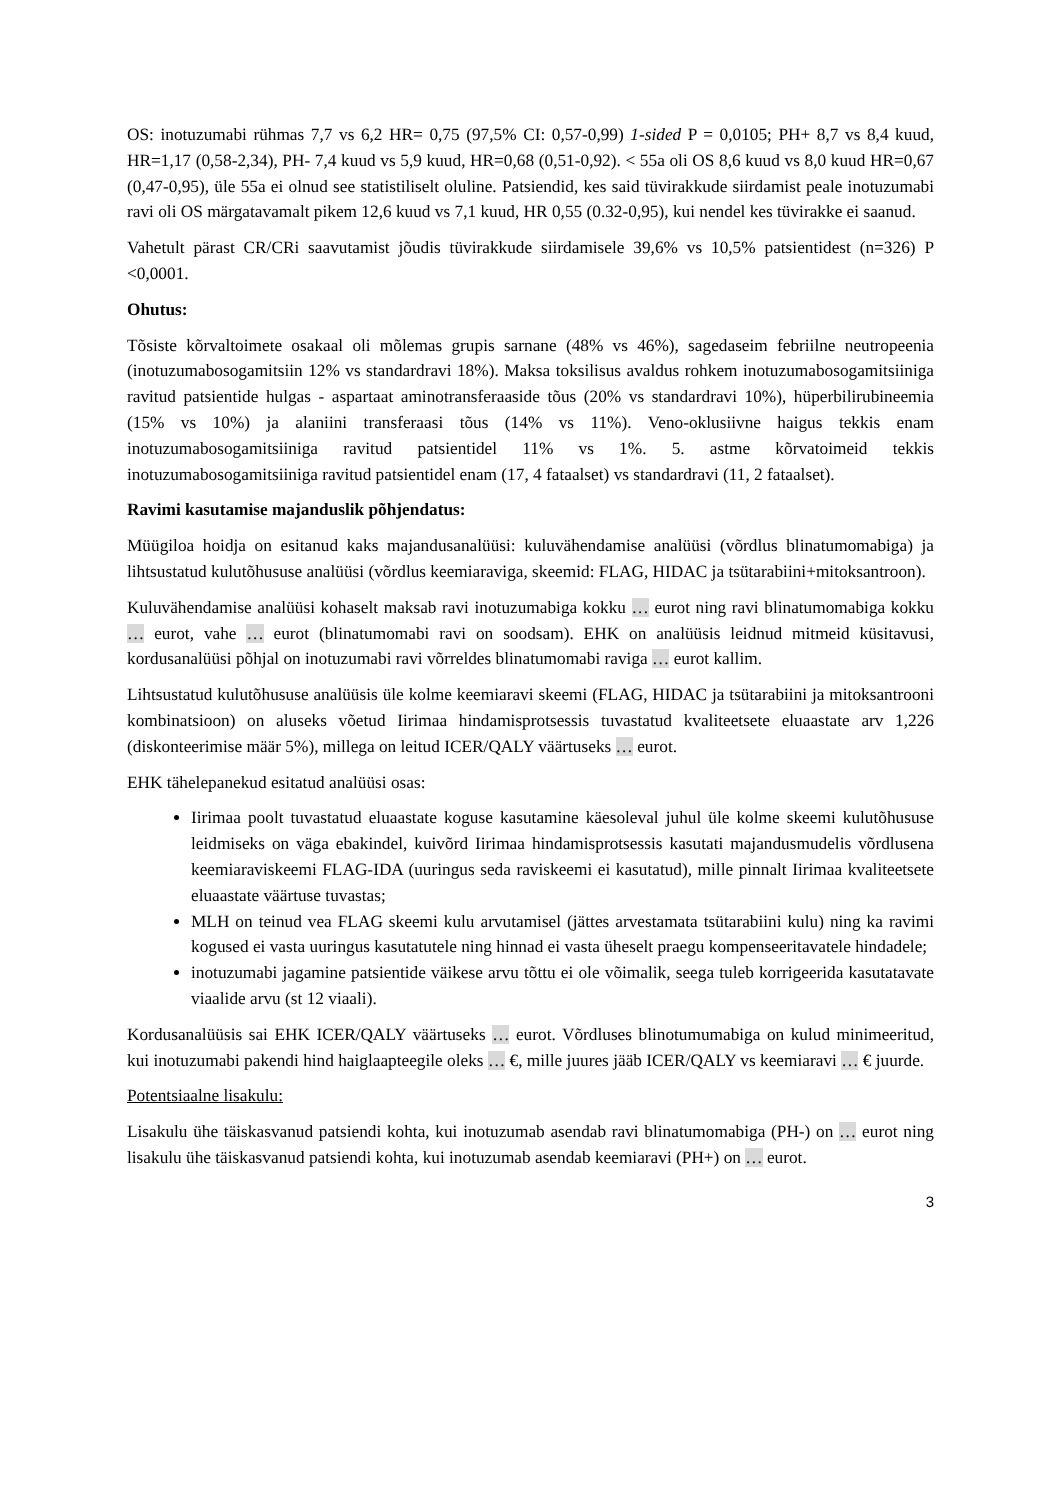OS: inotuzumabi rühmas 7,7 vs 6,2 HR= 0,75 (97,5% CI: 0,57-0,99) 1-sided P = 0,0105; PH+ 8,7 vs 8,4 kuud, HR=1,17 (0,58-2,34), PH- 7,4 kuud vs 5,9 kuud, HR=0,68 (0,51-0,92). < 55a oli OS 8,6 kuud vs 8,0 kuud HR=0,67 (0,47-0,95), üle 55a ei olnud see statistiliselt oluline. Patsiendid, kes said tüvirakkude siirdamist peale inotuzumabi ravi oli OS märgatavamalt pikem 12,6 kuud vs 7,1 kuud, HR 0,55 (0.32-0,95), kui nendel kes tüvirakke ei saanud.
Vahetult pärast CR/CRi saavutamist jõudis tüvirakkude siirdamisele 39,6% vs 10,5% patsientidest (n=326) P <0,0001.
Ohutus:
Tõsiste kõrvaltoimete osakaal oli mõlemas grupis sarnane (48% vs 46%), sagedaseim febriilne neutropeenia (inotuzumabosogamitsiin 12% vs standardravi 18%). Maksa toksilisus avaldus rohkem inotuzumabosogamitsiiniga ravitud patsientide hulgas - aspartaat aminotransferaaside tõus (20% vs standardravi 10%), hüperbilirubineemia (15% vs 10%) ja alaniini transferaasi tõus (14% vs 11%). Veno-oklusiivne haigus tekkis enam inotuzumabosogamitsiiniga ravitud patsientidel 11% vs 1%. 5. astme kõrvatoimeid tekkis inotuzumabosogamitsiiniga ravitud patsientidel enam (17, 4 fataalset) vs standardravi (11, 2 fataalset).
Ravimi kasutamise majanduslik põhjendatus:
Müügiloa hoidja on esitanud kaks majandusanalüüsi: kuluvähendamise analüüsi (võrdlus blinatumomabiga) ja lihtsustatud kulutõhususe analüüsi (võrdlus keemiaraviga, skeemid: FLAG, HIDAC ja tsütarabiini+mitoksantroon).
Kuluvähendamise analüüsi kohaselt maksab ravi inotuzumabiga kokku … eurot ning ravi blinatumomabiga kokku … eurot, vahe … eurot (blinatumomabi ravi on soodsam). EHK on analüüsis leidnud mitmeid küsitavusi, kordusanalüüsi põhjal on inotuzumabi ravi võrreldes blinatumomabi raviga … eurot kallim.
Lihtsustatud kulutõhususe analüüsis üle kolme keemiaravi skeemi (FLAG, HIDAC ja tsütarabiini ja mitoksantrooni kombinatsioon) on aluseks võetud Iirimaa hindamisprotsessis tuvastatud kvaliteetsete eluaastate arv 1,226 (diskonteerimise määr 5%), millega on leitud ICER/QALY väärtuseks … eurot.
EHK tähelepanekud esitatud analüüsi osas:
Iirimaa poolt tuvastatud eluaastate koguse kasutamine käesoleval juhul üle kolme skeemi kulutõhususe leidmiseks on väga ebakindel, kuivõrd Iirimaa hindamisprotsessis kasutati majandusmudelis võrdlusena keemiaraviskeemi FLAG-IDA (uuringus seda raviskeemi ei kasutatud), mille pinnalt Iirimaa kvaliteetsete eluaastate väärtuse tuvastas;
MLH on teinud vea FLAG skeemi kulu arvutamisel (jättes arvestamata tsütarabiini kulu) ning ka ravimi kogused ei vasta uuringus kasutatutele ning hinnad ei vasta üheselt praegu kompenseeritavatele hindadele;
inotuzumabi jagamine patsientide väikese arvu tõttu ei ole võimalik, seega tuleb korrigeerida kasutatavate viaalide arvu (st 12 viaali).
Kordusanalüüsis sai EHK ICER/QALY väärtuseks … eurot. Võrdluses blinotumumabiga on kulud minimeeritud, kui inotuzumabi pakendi hind haiglaapteegile oleks … €, mille juures jääb ICER/QALY vs keemiaravi … € juurde.
Potentsiaalne lisakulu:
Lisakulu ühe täiskasvanud patsiendi kohta, kui inotuzumab asendab ravi blinatumomabiga (PH-) on … eurot ning lisakulu ühe täiskasvanud patsiendi kohta, kui inotuzumab asendab keemiaravi (PH+) on … eurot.
3